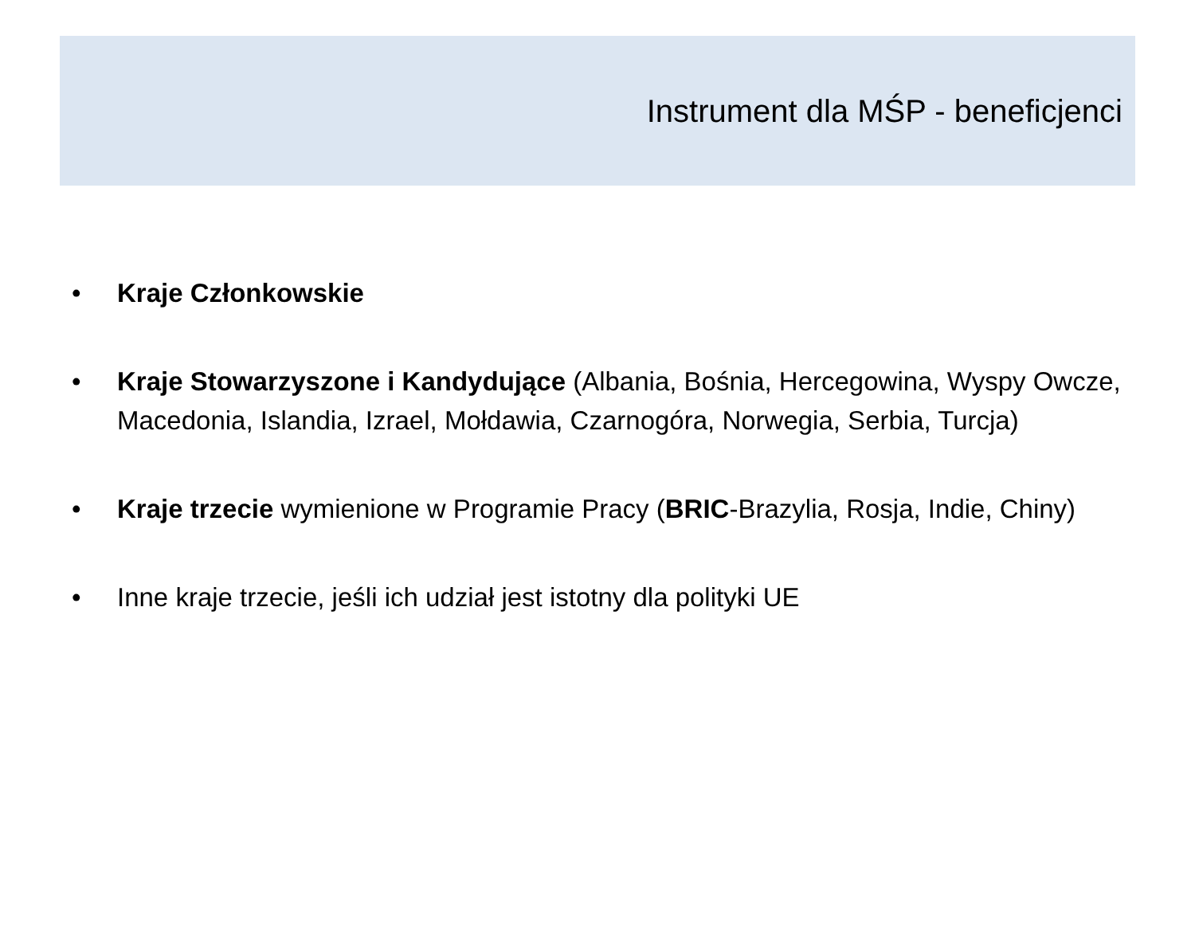Instrument dla MŚP - beneficjenci
• Kraje Członkowskie
• Kraje Stowarzyszone i Kandydujące (Albania, Bośnia, Hercegowina, Wyspy Owcze, Macedonia, Islandia, Izrael, Mołdawia, Czarnogóra, Norwegia, Serbia, Turcja)
• Kraje trzecie wymienione w Programie Pracy (BRIC-Brazylia, Rosja, Indie, Chiny)
• Inne kraje trzecie, jeśli ich udział jest istotny dla polityki UE